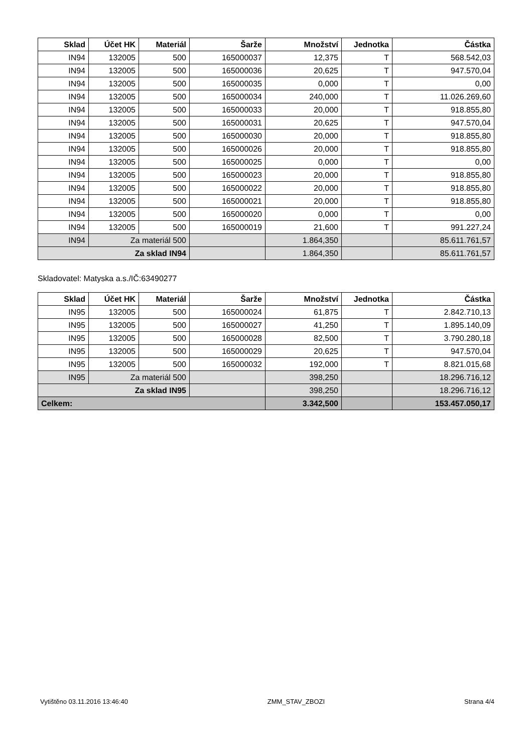| Sklad | Účet HK | Materiál | Šarže | Množství | Jednotka | Částka |
| --- | --- | --- | --- | --- | --- | --- |
| IN94 | 132005 | 500 | 165000037 | 12,375 | T | 568.542,03 |
| IN94 | 132005 | 500 | 165000036 | 20,625 | T | 947.570,04 |
| IN94 | 132005 | 500 | 165000035 | 0,000 | T | 0,00 |
| IN94 | 132005 | 500 | 165000034 | 240,000 | T | 11.026.269,60 |
| IN94 | 132005 | 500 | 165000033 | 20,000 | T | 918.855,80 |
| IN94 | 132005 | 500 | 165000031 | 20,625 | T | 947.570,04 |
| IN94 | 132005 | 500 | 165000030 | 20,000 | T | 918.855,80 |
| IN94 | 132005 | 500 | 165000026 | 20,000 | T | 918.855,80 |
| IN94 | 132005 | 500 | 165000025 | 0,000 | T | 0,00 |
| IN94 | 132005 | 500 | 165000023 | 20,000 | T | 918.855,80 |
| IN94 | 132005 | 500 | 165000022 | 20,000 | T | 918.855,80 |
| IN94 | 132005 | 500 | 165000021 | 20,000 | T | 918.855,80 |
| IN94 | 132005 | 500 | 165000020 | 0,000 | T | 0,00 |
| IN94 | 132005 | 500 | 165000019 | 21,600 | T | 991.227,24 |
| IN94 | Za materiál 500 | | | 1.864,350 | | 85.611.761,57 |
| Za sklad IN94 | | | | 1.864,350 | | 85.611.761,57 |
Skladovatel: Matyska a.s./IČ:63490277
| Sklad | Účet HK | Materiál | Šarže | Množství | Jednotka | Částka |
| --- | --- | --- | --- | --- | --- | --- |
| IN95 | 132005 | 500 | 165000024 | 61,875 | T | 2.842.710,13 |
| IN95 | 132005 | 500 | 165000027 | 41,250 | T | 1.895.140,09 |
| IN95 | 132005 | 500 | 165000028 | 82,500 | T | 3.790.280,18 |
| IN95 | 132005 | 500 | 165000029 | 20,625 | T | 947.570,04 |
| IN95 | 132005 | 500 | 165000032 | 192,000 | T | 8.821.015,68 |
| IN95 | Za materiál 500 | | | 398,250 | | 18.296.716,12 |
| Za sklad IN95 | | | | 398,250 | | 18.296.716,12 |
| Celkem: | | | | 3.342,500 | | 153.457.050,17 |
Vytištěno 03.11.2016 13:46:40 ZMM_STAV_ZBOZI Strana 4/4